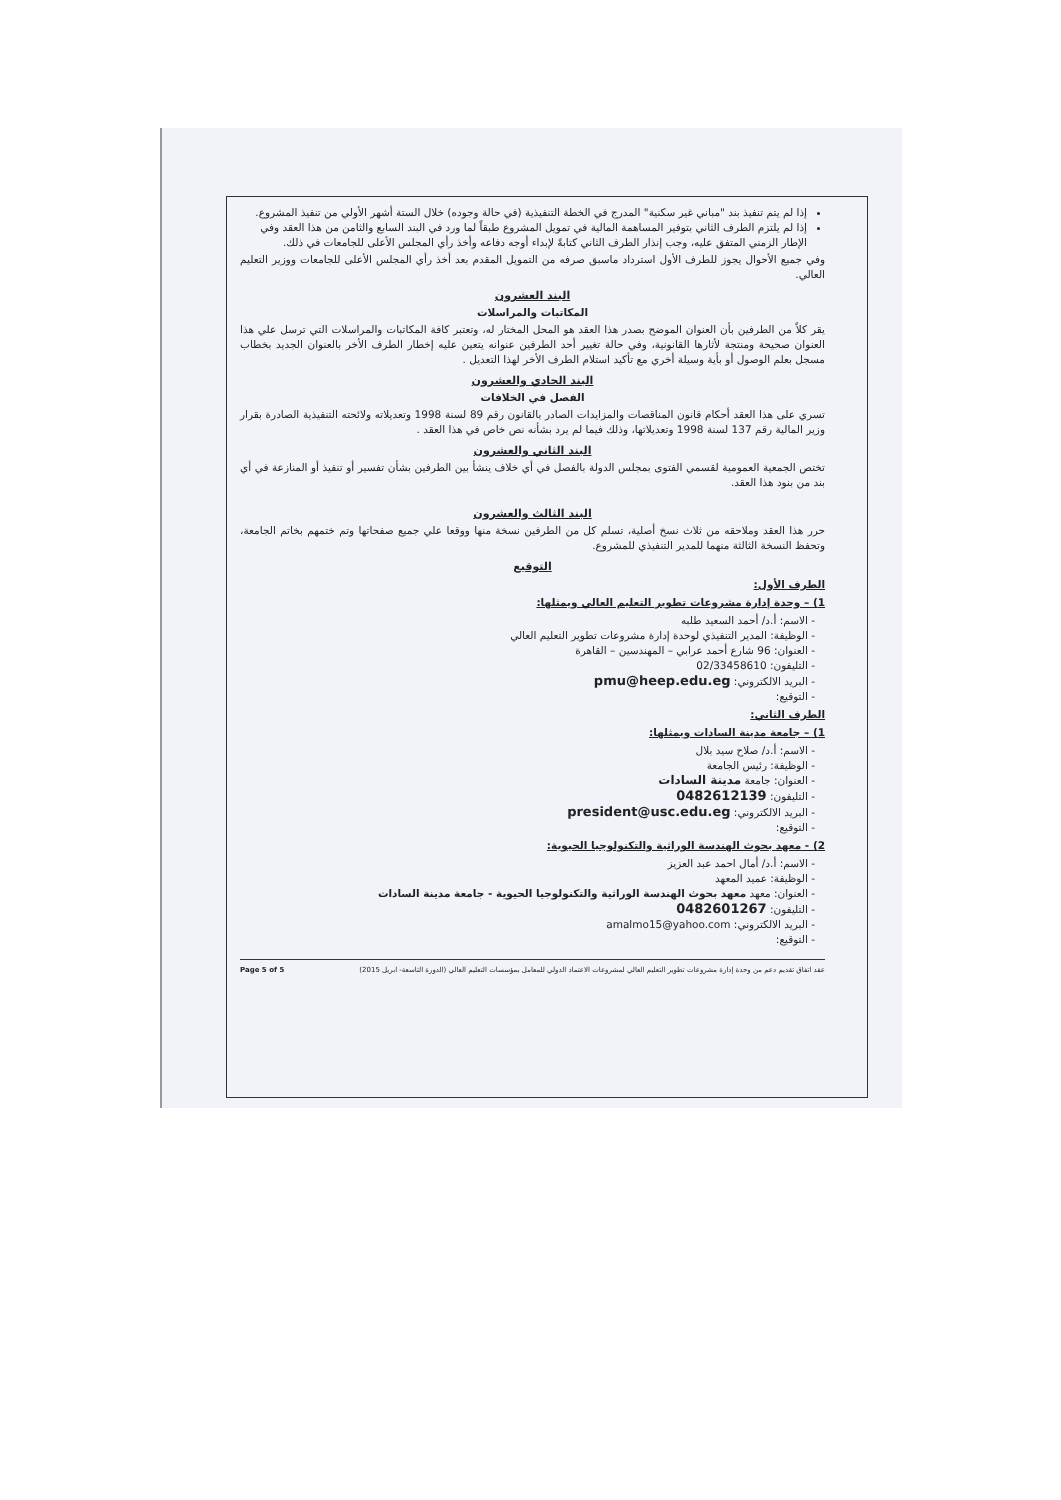إذا لم يتم تنفيذ بند "مباني غير سكنية" المدرج في الخطة التنفيذية (في حالة وجوده) خلال الستة أشهر الأولي من تنفيذ المشروع.
إذا لم يلتزم الطرف الثاني بتوفير المساهمة المالية في تمويل المشروع طبقاً لما ورد في البند السابع والثامن من هذا العقد وفي الإطار الزمني المتفق عليه، وجب إنذار الطرف الثاني كتابةً لإبداء أوجه دفاعه وأخذ رأي المجلس الأعلى للجامعات في ذلك.
وفي جميع الأحوال يجوز للطرف الأول استرداد ماسبق صرفه من التمويل المقدم بعد أخذ رأي المجلس الأعلى للجامعات ووزير التعليم العالي.
البند العشرون
المكاتبات والمراسلات
يقر كلاً من الطرفين بأن العنوان الموضح بصدر هذا العقد هو المحل المختار له، وتعتبر كافة المكاتبات والمراسلات التي ترسل علي هذا العنوان صحيحة ومنتجة لأثارها القانونية، وفي حالة تغيير أحد الطرفين عنوانه يتعين عليه إخطار الطرف الأخر بالعنوان الجديد بخطاب مسجل بعلم الوصول أو بأية وسيلة أخري مع تأكيد استلام الطرف الأخر لهذا التعديل .
البند الحادي والعشرون
الفصل في الخلافات
تسري على هذا العقد أحكام قانون المناقصات والمزايدات الصادر بالقانون رقم 89 لسنة 1998 وتعديلاته ولائحته التنفيذية الصادرة بقرار وزير المالية رقم 137 لسنة 1998 وتعديلاتها، وذلك فيما لم يرد بشأنه نص خاص في هذا العقد .
البند الثاني والعشرون
تختص الجمعية العمومية لقسمي الفتوى بمجلس الدولة بالفصل في أي خلاف ينشأ بين الطرفين بشأن تفسير أو تنفيذ أو المنازعة في أي بند من بنود هذا العقد.
البند الثالث والعشرون
حرر هذا العقد وملاحقه من ثلاث نسخ أصلية، تسلم كل من الطرفين نسخة منها ووقعا علي جميع صفحاتها وتم ختمهم بخاتم الجامعة، وتحفظ النسخة الثالثة منهما للمدير التنفيذي للمشروع.
التوقيع
الطرف الأول:
1) – وحدة إدارة مشروعات تطوير التعليم العالي ويمثلها:
- الاسم: أ.د/ أحمد السعيد طلبه
- الوظيفة: المدير التنفيذي لوحدة إدارة مشروعات تطوير التعليم العالي
- العنوان: 96 شارع أحمد عرابي – المهندسين – القاهرة
- التليفون: 02/33458610
- البريد الالكتروني: pmu@heep.edu.eg
- التوقيع:
الطرف الثاني:
1) – جامعة مدينة السادات ويمثلها:
- الاسم: أ.د/ صلاح سيد بلال
- الوظيفة: رئيس الجامعة
- العنوان: جامعة مدينة السادات
- التليفون: 0482612139
- البريد الالكتروني: president@usc.edu.eg
- التوقيع:
2) - معهد بحوث الهندسة الوراثية والتكنولوجيا الحيوية:
- الاسم: أ.د/ أمال احمد عبد العزيز
- الوظيفة: عميد المعهد
- العنوان: معهد معهد بحوث الهندسة الوراثية والتكنولوجيا الحيوية - جامعة مدينة السادات
- التليفون: 0482601267
- البريد الالكتروني: amalmo15@yahoo.com
- التوقيع:
عقد اتفاق تقديم دعم من وحدة إدارة مشروعات تطوير التعليم العالي لمشروعات الاعتماد الدولي للمعامل بمؤسسات التعليم العالي (الدورة التاسعة- ابريل 2015) Page 5 of 5